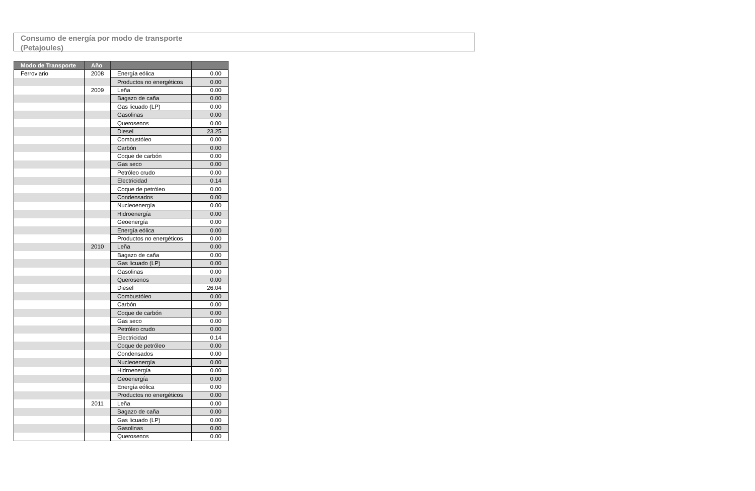Consumo de energía por modo de transporte
(Petajoules)
| Modo de Transporte | Año | | |
| --- | --- | --- | --- |
| Ferroviario | 2008 | Energía eólica | 0.00 |
| | | Productos no energéticos | 0.00 |
| | 2009 | Leña | 0.00 |
| | | Bagazo de caña | 0.00 |
| | | Gas licuado (LP) | 0.00 |
| | | Gasolinas | 0.00 |
| | | Querosenos | 0.00 |
| | | Diesel | 23.25 |
| | | Combustóleo | 0.00 |
| | | Carbón | 0.00 |
| | | Coque de carbón | 0.00 |
| | | Gas seco | 0.00 |
| | | Petróleo crudo | 0.00 |
| | | Electricidad | 0.14 |
| | | Coque de petróleo | 0.00 |
| | | Condensados | 0.00 |
| | | Nucleoenergía | 0.00 |
| | | Hidroenergía | 0.00 |
| | | Geoenergía | 0.00 |
| | | Energía eólica | 0.00 |
| | | Productos no energéticos | 0.00 |
| | 2010 | Leña | 0.00 |
| | | Bagazo de caña | 0.00 |
| | | Gas licuado (LP) | 0.00 |
| | | Gasolinas | 0.00 |
| | | Querosenos | 0.00 |
| | | Diesel | 26.04 |
| | | Combustóleo | 0.00 |
| | | Carbón | 0.00 |
| | | Coque de carbón | 0.00 |
| | | Gas seco | 0.00 |
| | | Petróleo crudo | 0.00 |
| | | Electricidad | 0.14 |
| | | Coque de petróleo | 0.00 |
| | | Condensados | 0.00 |
| | | Nucleoenergía | 0.00 |
| | | Hidroenergía | 0.00 |
| | | Geoenergía | 0.00 |
| | | Energía eólica | 0.00 |
| | | Productos no energéticos | 0.00 |
| | 2011 | Leña | 0.00 |
| | | Bagazo de caña | 0.00 |
| | | Gas licuado (LP) | 0.00 |
| | | Gasolinas | 0.00 |
| | | Querosenos | 0.00 |